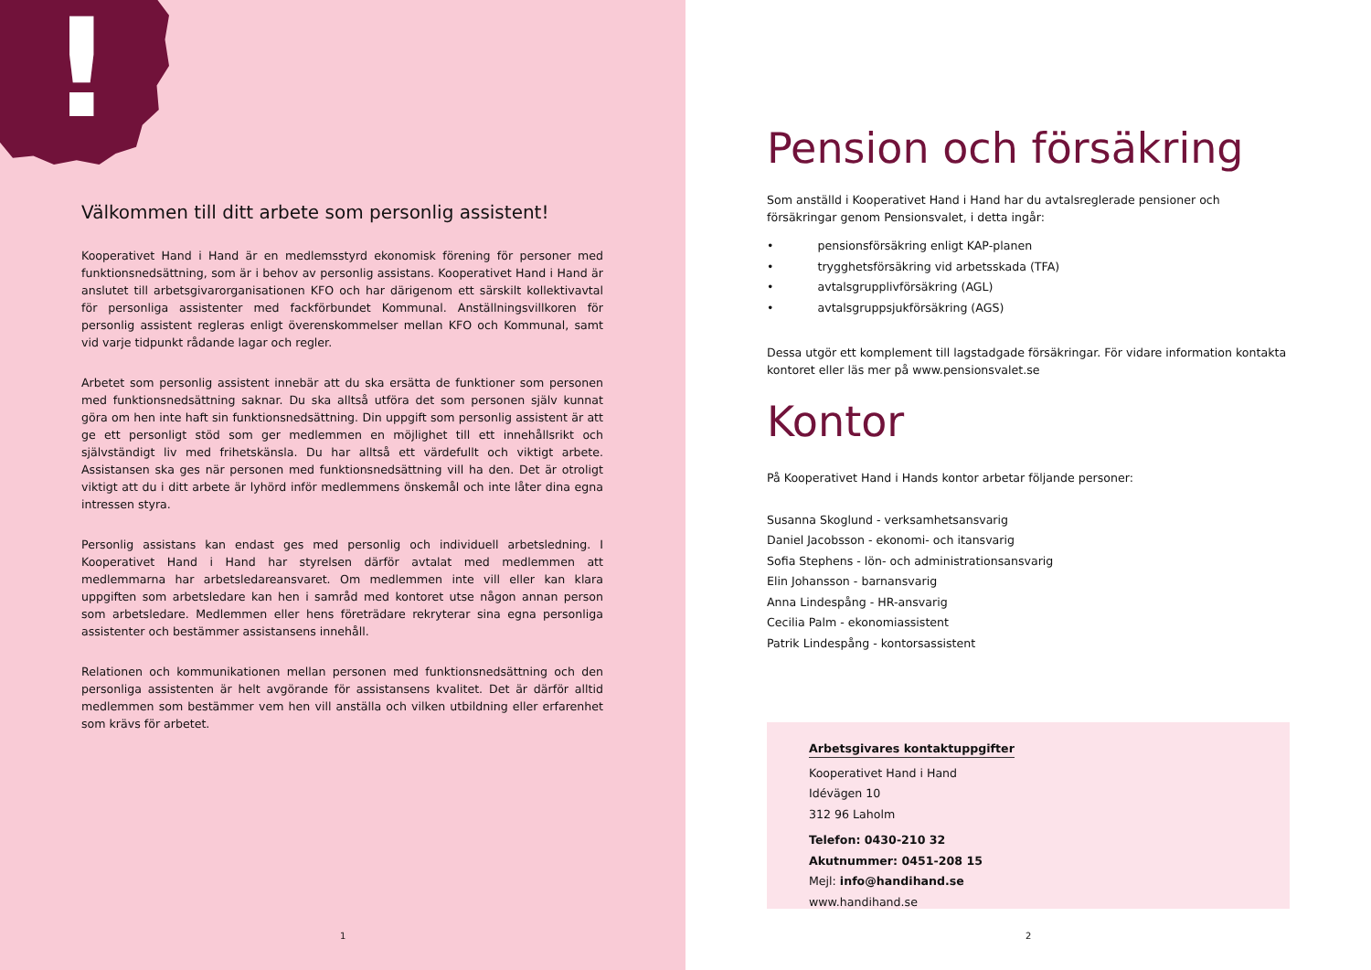!
Välkommen till ditt arbete som personlig assistent!
Kooperativet Hand i Hand är en medlemsstyrd ekonomisk förening för personer med funktionsned­sättning, som är i behov av personlig assistans. Kooperativet Hand i Hand är anslutet till arbets­givarorganisationen KFO och har därigenom ett särskilt kollektivavtal för personliga assistenter med fackförbundet Kommunal. Anställningsvillkoren för personlig assistent regleras enligt överens­kommelser mellan KFO och Kommunal, samt vid varje tidpunkt rådande lagar och regler.
Arbetet som personlig assistent innebär att du ska ersätta de funktioner som personen med funk­tionsnedsättning saknar. Du ska alltså utföra det som personen själv kunnat göra om hen inte haft sin funktionsnedsättning. Din uppgift som personlig assistent är att ge ett personligt stöd som ger medlemmen en möjlighet till ett innehållsrikt och självständigt liv med frihetskänsla. Du har alltså ett värdefullt och viktigt arbete. Assistansen ska ges när personen med funktionsnedsättning vill ha den. Det är otroligt viktigt att du i ditt arbete är lyhörd inför medlemmens önskemål och inte låter dina egna intressen styra.
Personlig assistans kan endast ges med personlig och individuell arbetsledning. I Kooperativet Hand i Hand har styrelsen därför avtalat med medlemmen att medlemmarna har arbetsledareansvaret. Om medlemmen inte vill eller kan klara uppgiften som arbetsledare kan hen i samråd med kontoret utse någon annan person som arbetsledare. Medlemmen eller hens företrädare rekryterar sina egna per­sonliga assistenter och bestämmer assistansens innehåll.
Relationen och kommunikationen mellan personen med funktionsnedsättning och den personliga as­sistenten är helt avgörande för assistansens kvalitet. Det är därför alltid medlemmen som bestämmer vem hen vill anställa och vilken utbildning eller erfarenhet som krävs för arbetet.
1
Pension och försäkring
Som anställd i Kooperativet Hand i Hand har du avtalsreglerade pensioner och försäkringar genom Pensionsvalet, i detta ingår:
• pensionsförsäkring enligt KAP-planen
• trygghetsförsäkring vid arbetsskada (TFA)
• avtalsgrupplivförsäkring (AGL)
• avtalsgruppsjukförsäkring (AGS)
Dessa utgör ett komplement till lagstadgade försäkringar. För vidare information kontakta kontoret eller läs mer på www.pensionsvalet.se
Kontor
På Kooperativet Hand i Hands kontor arbetar följande personer:
Susanna Skoglund - verksamhetsansvarig
Daniel Jacobsson - ekonomi- och itansvarig
Sofia Stephens - lön- och administrationsansvarig
Elin Johansson - barnansvarig
Anna Lindespång - HR-ansvarig
Cecilia Palm - ekonomiassistent
Patrik Lindespång - kontorsassistent
Arbetsgivares kontaktuppgifter
Kooperativet Hand i Hand
Idévägen 10
312 96 Laholm
Telefon: 0430-210 32
Akutnummer: 0451-208 15
Mejl: info@handihand.se
www.handihand.se
2